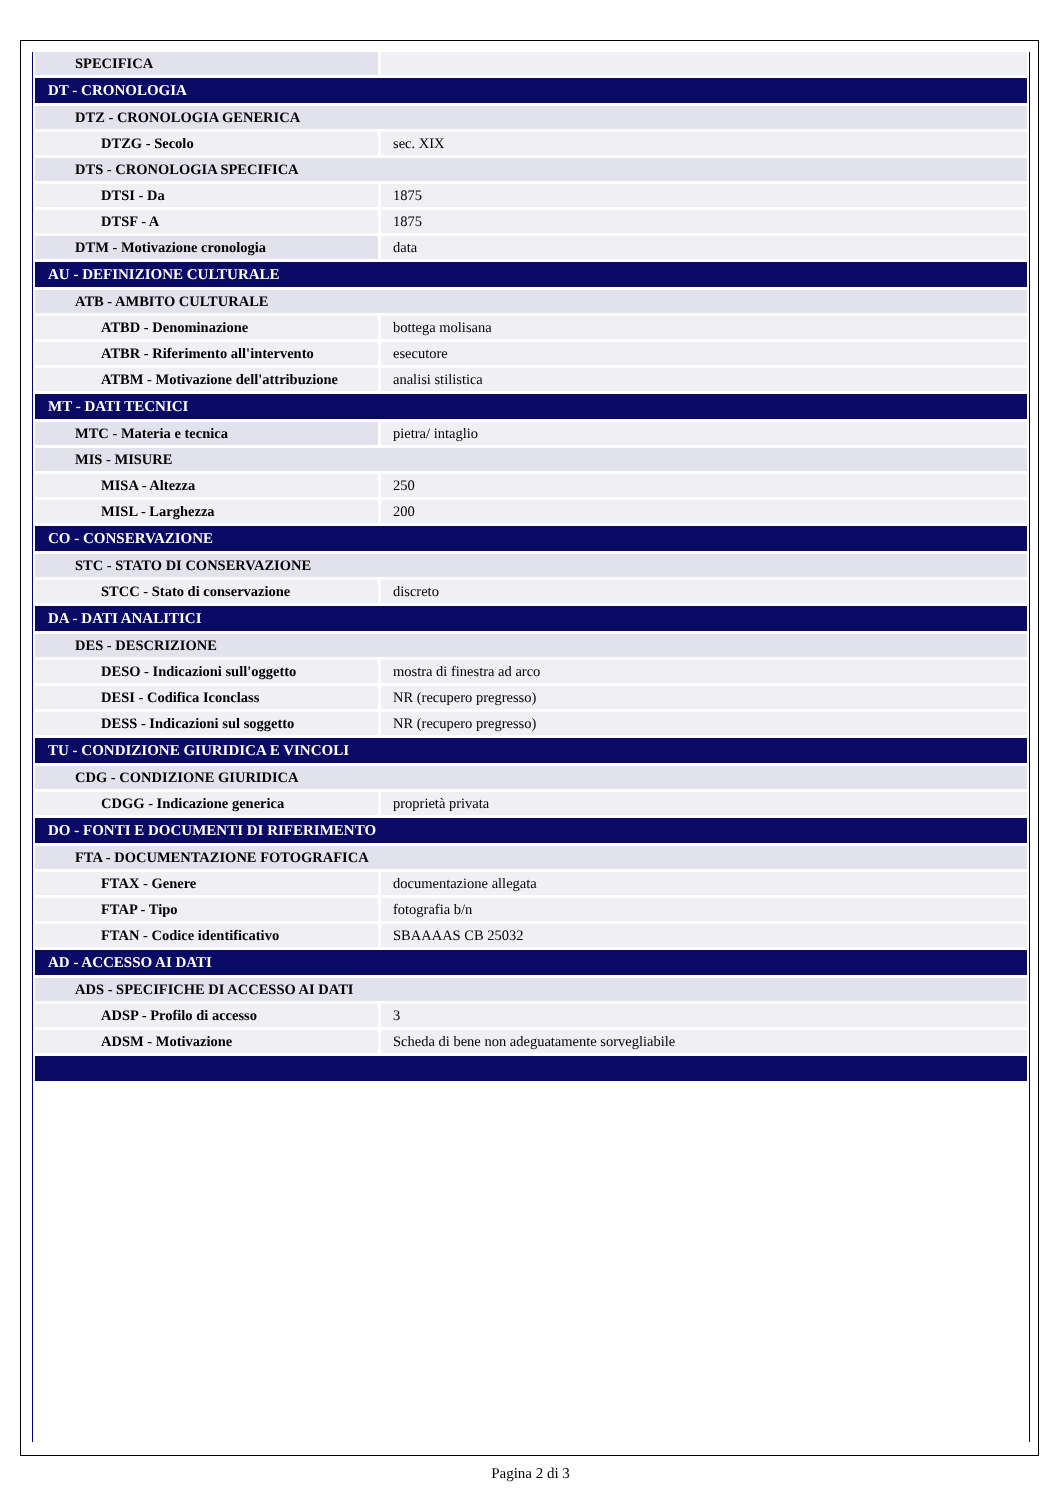| SPECIFICA | |
| DT - CRONOLOGIA | |
| DTZ - CRONOLOGIA GENERICA | |
| DTZG - Secolo | sec. XIX |
| DTS - CRONOLOGIA SPECIFICA | |
| DTSI - Da | 1875 |
| DTSF - A | 1875 |
| DTM - Motivazione cronologia | data |
| AU - DEFINIZIONE CULTURALE | |
| ATB - AMBITO CULTURALE | |
| ATBD - Denominazione | bottega molisana |
| ATBR - Riferimento all'intervento | esecutore |
| ATBM - Motivazione dell'attribuzione | analisi stilistica |
| MT - DATI TECNICI | |
| MTC - Materia e tecnica | pietra/ intaglio |
| MIS - MISURE | |
| MISA - Altezza | 250 |
| MISL - Larghezza | 200 |
| CO - CONSERVAZIONE | |
| STC - STATO DI CONSERVAZIONE | |
| STCC - Stato di conservazione | discreto |
| DA - DATI ANALITICI | |
| DES - DESCRIZIONE | |
| DESO - Indicazioni sull'oggetto | mostra di finestra ad arco |
| DESI - Codifica Iconclass | NR (recupero pregresso) |
| DESS - Indicazioni sul soggetto | NR (recupero pregresso) |
| TU - CONDIZIONE GIURIDICA E VINCOLI | |
| CDG - CONDIZIONE GIURIDICA | |
| CDGG - Indicazione generica | proprietà privata |
| DO - FONTI E DOCUMENTI DI RIFERIMENTO | |
| FTA - DOCUMENTAZIONE FOTOGRAFICA | |
| FTAX - Genere | documentazione allegata |
| FTAP - Tipo | fotografia b/n |
| FTAN - Codice identificativo | SBAAAAS CB 25032 |
| AD - ACCESSO AI DATI | |
| ADS - SPECIFICHE DI ACCESSO AI DATI | |
| ADSP - Profilo di accesso | 3 |
| ADSM - Motivazione | Scheda di bene non adeguatamente sorvegliabile |
Pagina 2 di 3